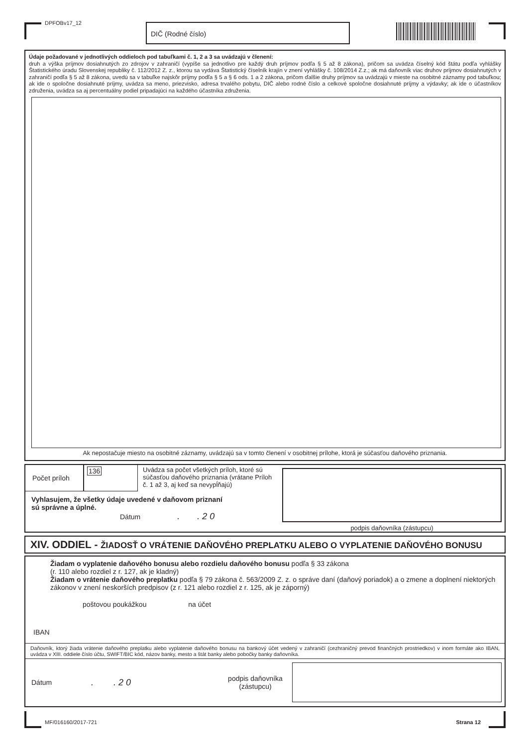DPFOBv17_12 DIČ (Rodné číslo)
Údaje požadované v jednotlivých oddieloch pod tabuľkami č. 1, 2 a 3 sa uvádzajú v členení:
druh a výška príjmov dosiahnutých zo zdrojov v zahraničí (vypíše sa jednotlivo pre každý druh príjmov podľa § 5 až 8 zákona), pričom sa uvádza číselný kód štátu podľa vyhlášky Štatistického úradu Slovenskej republiky č. 112/2012 Z. z., ktorou sa vydáva Štatistický číselník krajín v znení vyhlášky č. 108/2014 Z.z.; ak má daňovník viac druhov príjmov dosiahnutých v zahraničí podľa § 5 až 8 zákona, uvedú sa v tabuľke najskôr príjmy podľa § 5 a § 6 ods. 1 a 2 zákona, pričom ďalšie druhy príjmov sa uvádzajú v mieste na osobitné záznamy pod tabuľkou; ak ide o spoločne dosiahnuté príjmy, uvádza sa meno, priezvisko, adresa trvalého pobytu, DIČ alebo rodné číslo a celkové spoločne dosiahnuté príjmy a výdavky; ak ide o účastníkov združenia, uvádza sa aj percentuálny podiel pripadajúci na každého účastníka združenia.
Ak nepostačuje miesto na osobitné záznamy, uvádzajú sa v tomto členení v osobitnej prílohe, ktorá je súčasťou daňového priznania.
Počet príloh
136 Uvádza sa počet všetkých príloh, ktoré sú súčasťou daňového priznania (vrátane Príloh č. 1 až 3, aj keď sa nevypĺňajú)
Vyhlasujem, že všetky údaje uvedené v daňovom priznaní
sú správne a úplné.
Dátum . . 2 0
podpis daňovníka (zástupcu)
XIV. ODDIEL - ŽIADOSŤ O VRÁTENIE DAŇOVÉHO PREPLATKU ALEBO O VYPLATENIE DAŇOVÉHO BONUSU
Žiadam o vyplatenie daňového bonusu alebo rozdielu daňového bonusu podľa § 33 zákona
(r. 110 alebo rozdiel z r. 127, ak je kladný)
Žiadam o vrátenie daňového preplatku podľa § 79 zákona č. 563/2009 Z. z. o správe daní (daňový poriadok) a o zmene a doplnení niektorých zákonov v znení neskorších predpisov (z r. 121 alebo rozdiel z r. 125, ak je záporný)
poštovou poukážkou na účet
IBAN
Daňovník, ktorý žiada vrátenie daňového preplatku alebo vyplatenie daňového bonusu na bankový účet vedený v zahraničí (cezhraničný prevod finančných prostriedkov) v inom formáte ako IBAN, uvádza v XIII. oddiele číslo účtu, SWIFT/BIC kód, názov banky, mesto a štát banky alebo pobočky banky daňovníka.
Dátum
. . 2 0
podpis daňovníka (zástupcu)
MF/016160/2017-721 Strana 12